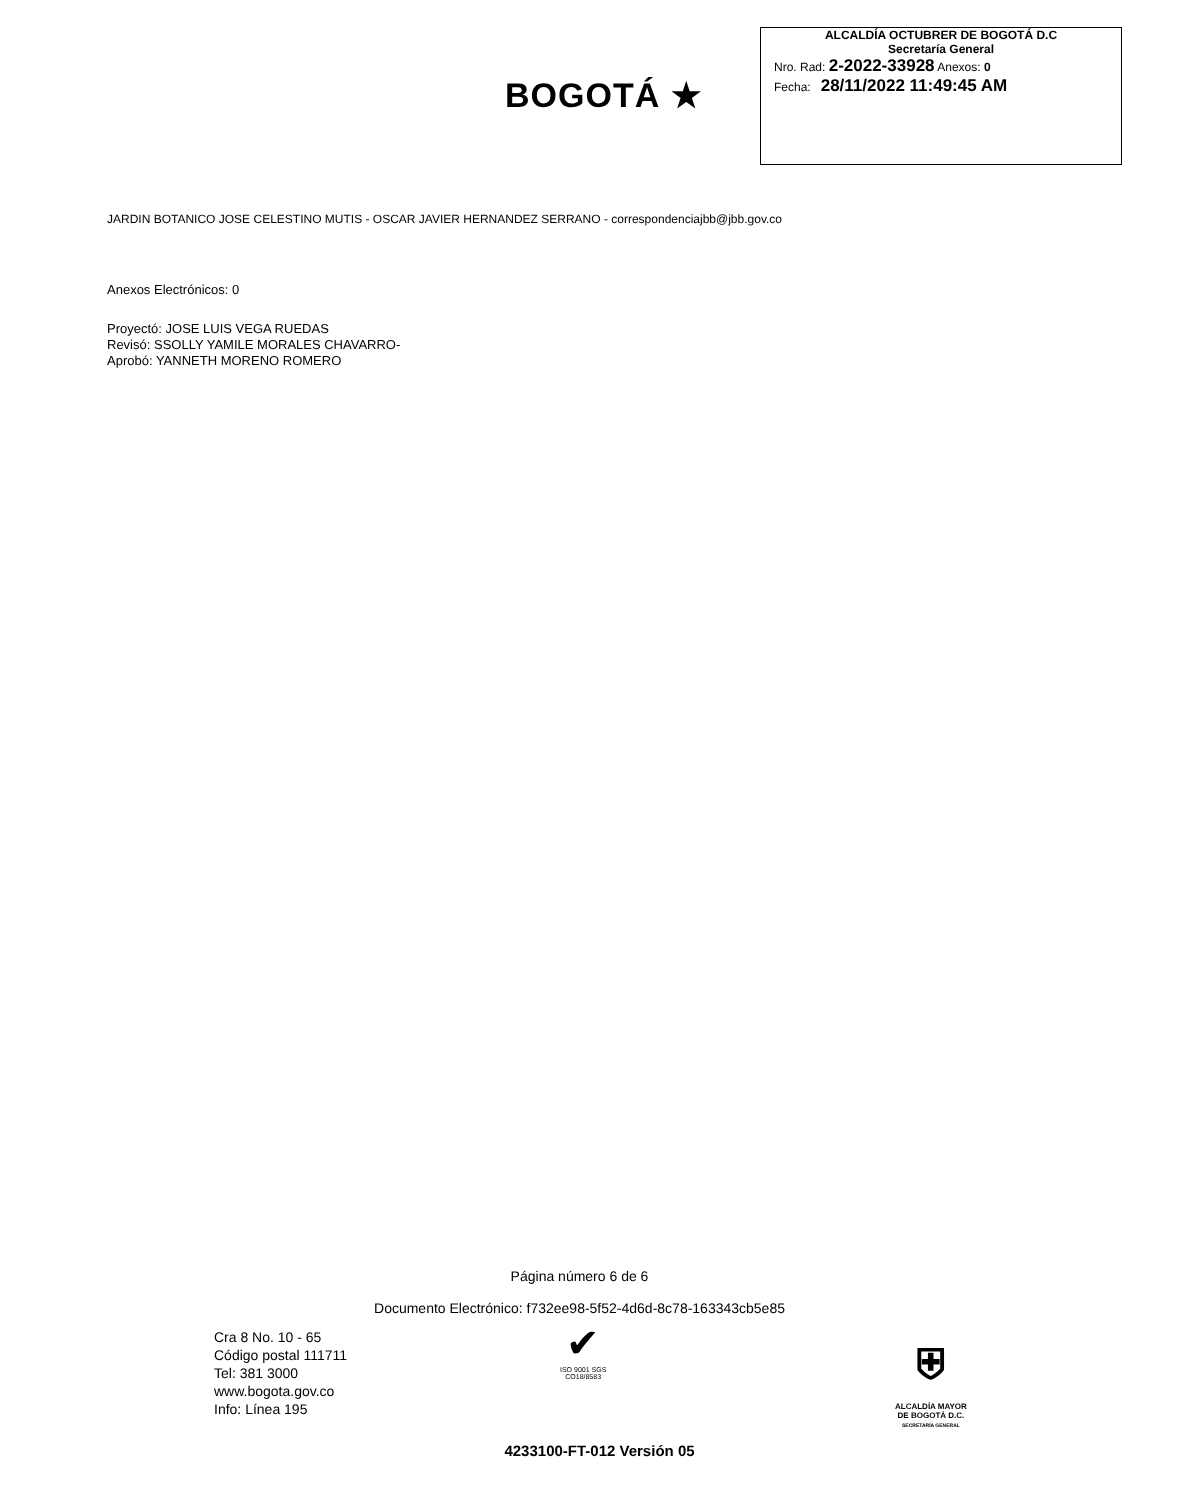BOGOTÁ ★
ALCALDÍA OCTUBRER DE BOGOTÁ D.C
Secretaría General
Nro. Rad: 2-2022-33928 Anexos: 0
Fecha: 28/11/2022 11:49:45 AM
JARDIN BOTANICO JOSE CELESTINO MUTIS - OSCAR JAVIER HERNANDEZ SERRANO - correspondenciajbb@jbb.gov.co
Anexos Electrónicos: 0
Proyectó: JOSE LUIS VEGA RUEDAS
Revisó: SSOLLY YAMILE MORALES CHAVARRO-
Aprobó: YANNETH MORENO ROMERO
Página número 6 de 6
Documento Electrónico: f732ee98-5f52-4d6d-8c78-163343cb5e85
Cra 8 No. 10 - 65
Código postal 111711
Tel: 381 3000
www.bogota.gov.co
Info: Línea 195
✔
ISO 9001 SGS
CO18/8583
⛨
ALCALDÍA MAYOR
DE BOGOTÁ D.C.
SECRETARÍA GENERAL
4233100-FT-012 Versión 05